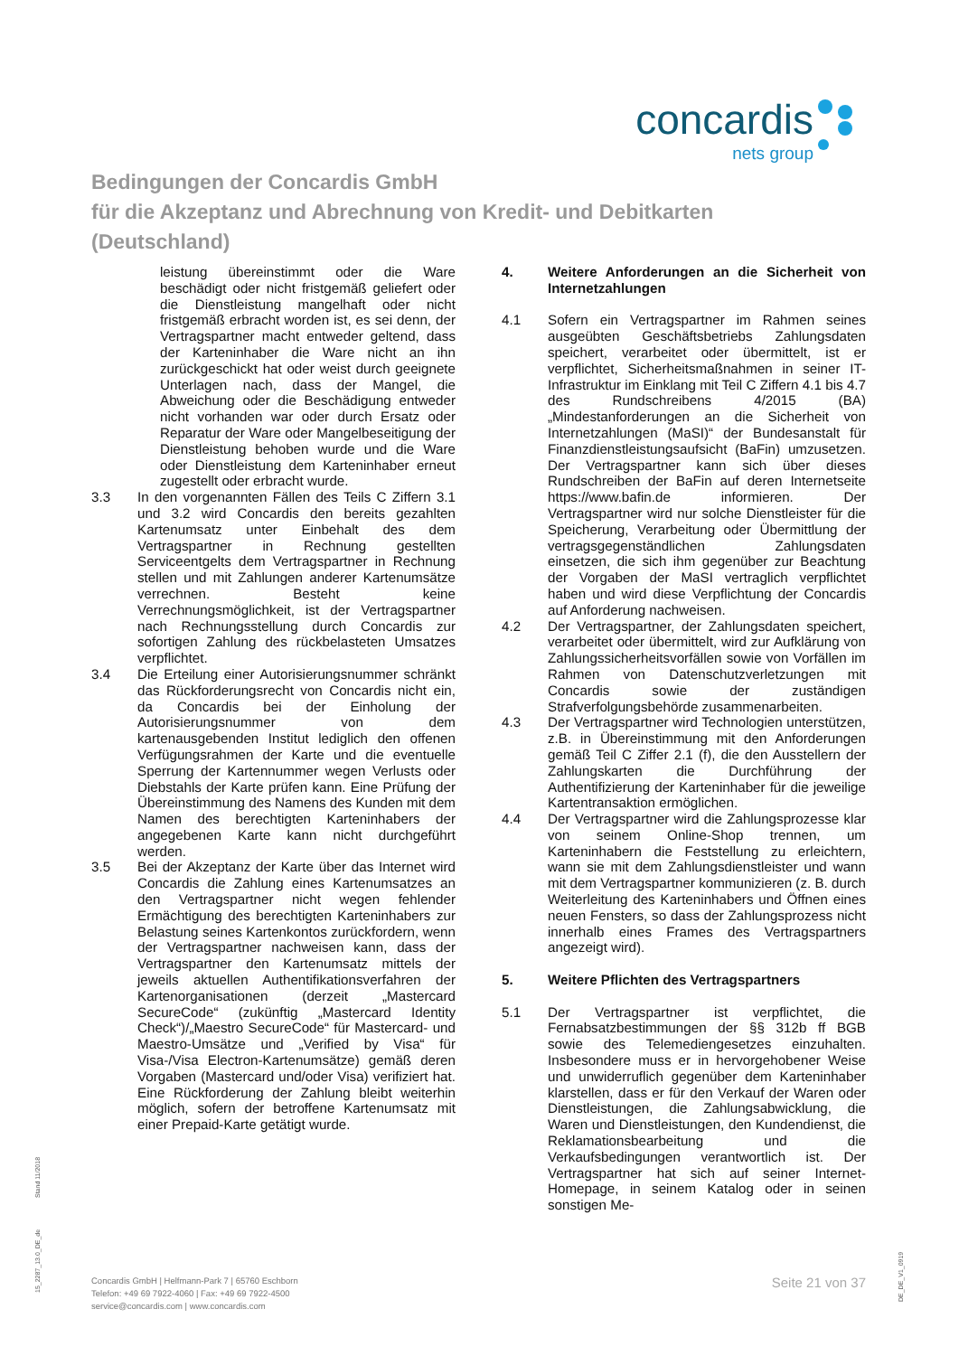concardis
nets group
Bedingungen der Concardis GmbH
für die Akzeptanz und Abrechnung von Kredit- und Debitkarten
(Deutschland)
leistung übereinstimmt oder die Ware beschädigt oder nicht fristgemäß geliefert oder die Dienstleistung mangelhaft oder nicht fristgemäß erbracht worden ist, es sei denn, der Vertragspartner macht entweder geltend, dass der Karteninhaber die Ware nicht an ihn zurückgeschickt hat oder weist durch geeignete Unterlagen nach, dass der Mangel, die Abweichung oder die Beschädigung entweder nicht vorhanden war oder durch Ersatz oder Reparatur der Ware oder Mangelbeseitigung der Dienstleistung behoben wurde und die Ware oder Dienstleistung dem Karteninhaber erneut zugestellt oder erbracht wurde.
3.3 In den vorgenannten Fällen des Teils C Ziffern 3.1 und 3.2 wird Concardis den bereits gezahlten Kartenumsatz unter Einbehalt des dem Vertragspartner in Rechnung gestellten Serviceentgelts dem Vertragspartner in Rechnung stellen und mit Zahlungen anderer Kartenumsätze verrechnen. Besteht keine Verrechnungsmöglichkeit, ist der Vertragspartner nach Rechnungsstellung durch Concardis zur sofortigen Zahlung des rückbelasteten Umsatzes verpflichtet.
3.4 Die Erteilung einer Autorisierungsnummer schränkt das Rückforderungsrecht von Concardis nicht ein, da Concardis bei der Einholung der Autorisierungsnummer von dem kartenausgebenden Institut lediglich den offenen Verfügungsrahmen der Karte und die eventuelle Sperrung der Kartennummer wegen Verlusts oder Diebstahls der Karte prüfen kann. Eine Prüfung der Übereinstimmung des Namens des Kunden mit dem Namen des berechtigten Karteninhabers der angegebenen Karte kann nicht durchgeführt werden.
3.5 Bei der Akzeptanz der Karte über das Internet wird Concardis die Zahlung eines Kartenumsatzes an den Vertragspartner nicht wegen fehlender Ermächtigung des berechtigten Karteninhabers zur Belastung seines Kartenkontos zurückfordern, wenn der Vertragspartner nachweisen kann, dass der Vertragspartner den Kartenumsatz mittels der jeweils aktuellen Authentifikationsverfahren der Kartenorganisationen (derzeit „Mastercard SecureCode“ (zukünftig „Mastercard Identity Check“)/„Maestro SecureCode“ für Mastercard- und Maestro-Umsätze und „Verified by Visa“ für Visa-/Visa Electron-Kartenumsätze) gemäß deren Vorgaben (Mastercard und/oder Visa) verifiziert hat. Eine Rückforderung der Zahlung bleibt weiterhin möglich, sofern der betroffene Kartenumsatz mit einer Prepaid-Karte getätigt wurde.
4. Weitere Anforderungen an die Sicherheit von Internetzahlungen
4.1 Sofern ein Vertragspartner im Rahmen seines ausgeübten Geschäftsbetriebs Zahlungsdaten speichert, verarbeitet oder übermittelt, ist er verpflichtet, Sicherheitsmaßnahmen in seiner IT-Infrastruktur im Einklang mit Teil C Ziffern 4.1 bis 4.7 des Rundschreibens 4/2015 (BA) „Mindestanforderungen an die Sicherheit von Internetzahlungen (MaSI)“ der Bundesanstalt für Finanzdienstleistungsaufsicht (BaFin) umzusetzen. Der Vertragspartner kann sich über dieses Rundschreiben der BaFin auf deren Internetseite https://www.bafin.de informieren. Der Vertragspartner wird nur solche Dienstleister für die Speicherung, Verarbeitung oder Übermittlung der vertragsgegenständlichen Zahlungsdaten einsetzen, die sich ihm gegenüber zur Beachtung der Vorgaben der MaSI vertraglich verpflichtet haben und wird diese Verpflichtung der Concardis auf Anforderung nachweisen.
4.2 Der Vertragspartner, der Zahlungsdaten speichert, verarbeitet oder übermittelt, wird zur Aufklärung von Zahlungssicherheitsvorfällen sowie von Vorfällen im Rahmen von Datenschutzverletzungen mit Concardis sowie der zuständigen Strafverfolgungsbehörde zusammenarbeiten.
4.3 Der Vertragspartner wird Technologien unterstützen, z.B. in Übereinstimmung mit den Anforderungen gemäß Teil C Ziffer 2.1 (f), die den Ausstellern der Zahlungskarten die Durchführung der Authentifizierung der Karteninhaber für die jeweilige Kartentransaktion ermöglichen.
4.4 Der Vertragspartner wird die Zahlungsprozesse klar von seinem Online-Shop trennen, um Karteninhabern die Feststellung zu erleichtern, wann sie mit dem Zahlungsdienstleister und wann mit dem Vertragspartner kommunizieren (z. B. durch Weiterleitung des Karteninhabers und Öffnen eines neuen Fensters, so dass der Zahlungsprozess nicht innerhalb eines Frames des Vertragspartners angezeigt wird).
5. Weitere Pflichten des Vertragspartners
5.1 Der Vertragspartner ist verpflichtet, die Fernabsatzbestimmungen der §§ 312b ff BGB sowie des Telemediengesetzes einzuhalten. Insbesondere muss er in hervorgehobener Weise und unwiderruflich gegenüber dem Karteninhaber klarstellen, dass er für den Verkauf der Waren oder Dienstleistungen, die Zahlungsabwicklung, die Waren und Dienstleistungen, den Kundendienst, die Reklamationsbearbeitung und die Verkaufsbedingungen verantwortlich ist. Der Vertragspartner hat sich auf seiner Internet-Homepage, in seinem Katalog oder in seinen sonstigen Me-
Stand 11/2018
15_2287_13.0_DE_de
DE_DE_V1_0919
Concardis GmbH | Helfmann-Park 7 | 65760 Eschborn
Telefon: +49 69 7922-4060 | Fax: +49 69 7922-4500
service@concardis.com | www.concardis.com
Seite 21 von 37